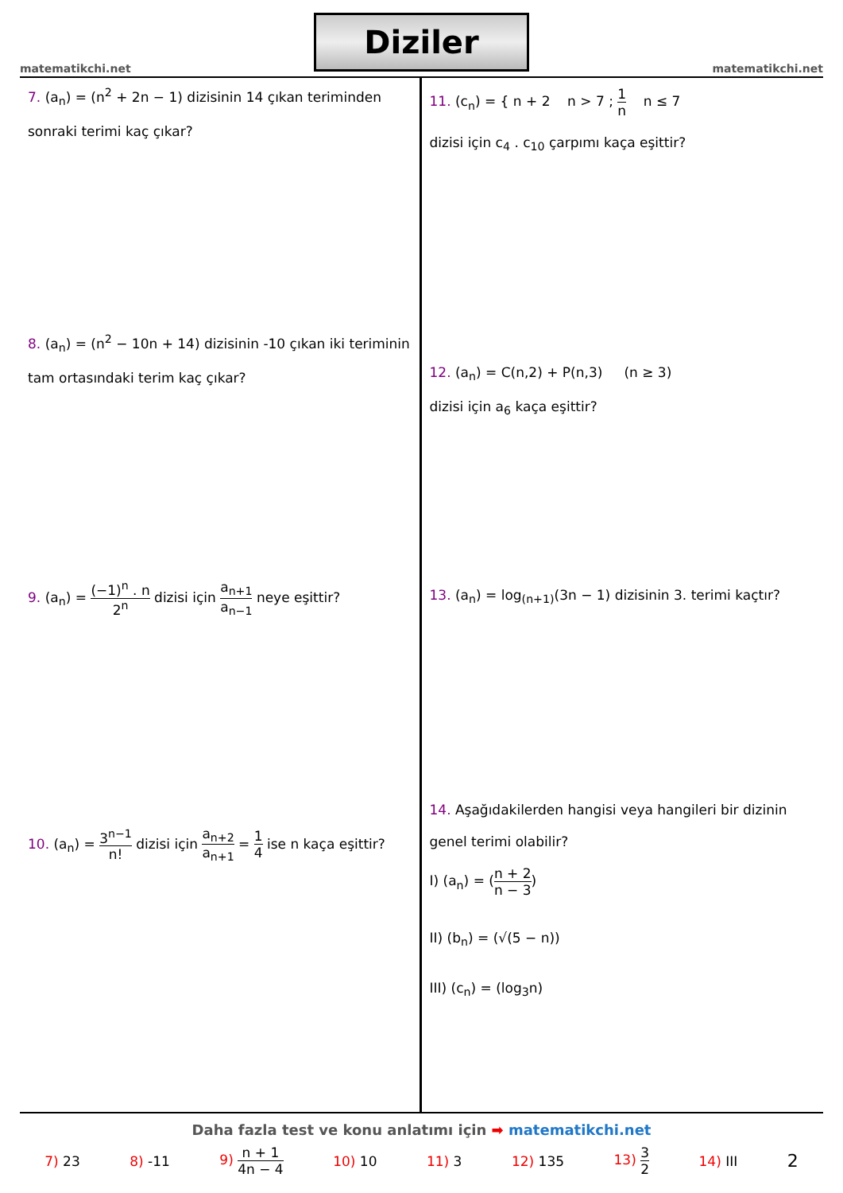matematikchi.net
Diziler
matematikchi.net
7. (a<sub>n</sub>) = (n<sup>2</sup> + 2n − 1) dizisinin 14 çıkan teriminden
sonraki terimi kaç çıkar?
8. (a<sub>n</sub>) = (n<sup>2</sup> − 10n + 14) dizisinin -10 çıkan iki teriminin
tam ortasındaki terim kaç çıkar?
9. (a<sub>n</sub>) = (−1)<sup>n</sup> . n 2<sup>n</sup> dizisi için a<sub>n+1</sub> a<sub>n−1</sub> neye eşittir?
10. (a<sub>n</sub>) = 3<sup>n−1</sup> n! dizisi için a<sub>n+2</sub> a<sub>n+1</sub> = 1 4 ise n kaça eşittir?
11. (c<sub>n</sub>) = { n + 2 n > 7 ; 1 n n ≤ 7
dizisi için c<sub>4</sub> . c<sub>10</sub> çarpımı kaça eşittir?
12. (a<sub>n</sub>) = C(n,2) + P(n,3) (n ≥ 3)
dizisi için a<sub>6</sub> kaça eşittir?
13. (a<sub>n</sub>) = log<sub>(n+1)</sub>(3n − 1) dizisinin 3. terimi kaçtır?
14. Aşağıdakilerden hangisi veya hangileri bir dizinin
genel terimi olabilir?
I) (a<sub>n</sub>) = (n + 2 n − 3)
II) (b<sub>n</sub>) = (√(5 − n))
III) (c<sub>n</sub>) = (log<sub>3</sub>n)
Daha fazla test ve konu anlatımı için ➡ matematikchi.net
7) 23 8) -11 9) n + 1 4n − 4 10) 10 11) 3 12) 135 13) 3 2 14) III 2